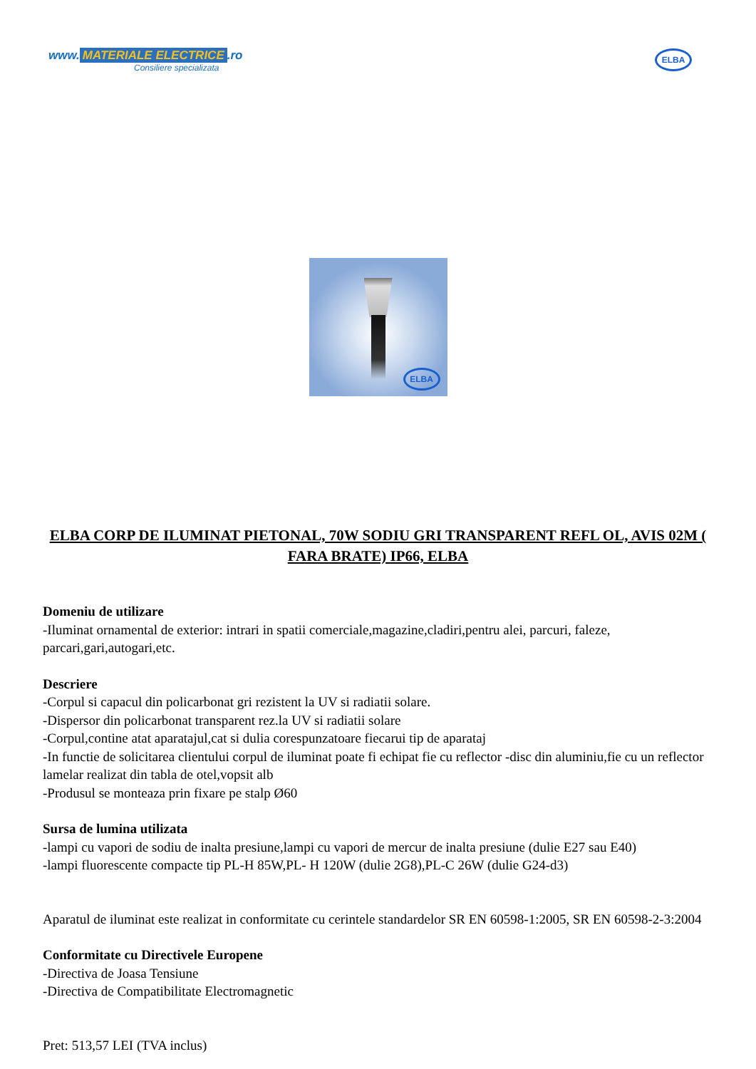www. MATERIALE ELECTRICE.ro
Consiliere specializata
ELBA
ELBA
ELBA CORP DE ILUMINAT PIETONAL, 70W SODIU GRI TRANSPARENT REFL OL, AVIS 02M ( FARA BRATE) IP66, ELBA
Domeniu de utilizare
-Iluminat ornamental de exterior: intrari in spatii comerciale,magazine,cladiri,pentru alei, parcuri, faleze, parcari,gari,autogari,etc.
Descriere
-Corpul si capacul din policarbonat gri rezistent la UV si radiatii solare.
-Dispersor din policarbonat transparent rez.la UV si radiatii solare
-Corpul,contine atat aparatajul,cat si dulia corespunzatoare fiecarui tip de aparataj
-In functie de solicitarea clientului corpul de iluminat poate fi echipat fie cu reflector -disc din aluminiu,fie cu un reflector lamelar realizat din tabla de otel,vopsit alb
-Produsul se monteaza prin fixare pe stalp Ø60
Sursa de lumina utilizata
-lampi cu vapori de sodiu de inalta presiune,lampi cu vapori de mercur de inalta presiune (dulie E27 sau E40)
-lampi fluorescente compacte tip PL-H 85W,PL- H 120W (dulie 2G8),PL-C 26W (dulie G24-d3)
Aparatul de iluminat este realizat in conformitate cu cerintele standardelor SR EN 60598-1:2005, SR EN 60598-2-3:2004
Conformitate cu Directivele Europene
-Directiva de Joasa Tensiune
-Directiva de Compatibilitate Electromagnetic
Pret: 513,57 LEI (TVA inclus)